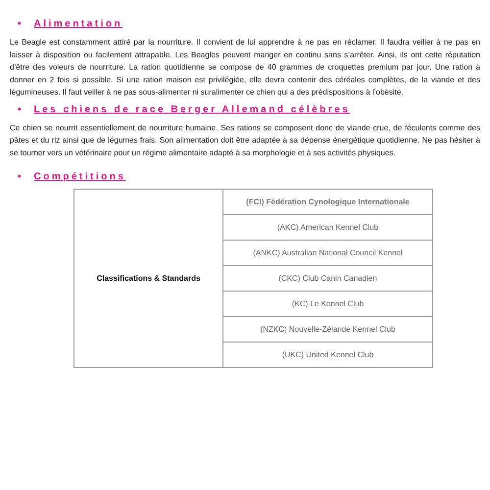• Alimentation
Le Beagle est constamment attiré par la nourriture. Il convient de lui apprendre à ne pas en réclamer. Il faudra veiller à ne pas en laisser à disposition ou facilement attrapable. Les Beagles peuvent manger en continu sans s’arrêter. Ainsi, ils ont cette réputation d’être des voleurs de nourriture. La ration quotidienne se compose de 40 grammes de croquettes premium par jour. Une ration à donner en 2 fois si possible. Si une ration maison est privilégiée, elle devra contenir des céréales complètes, de la viande et des légumineuses. Il faut veiller à ne pas sous-alimenter ni suralimenter ce chien qui a des prédispositions à l’obésité.
• Les chiens de race Berger Allemand célèbres
Ce chien se nourrit essentiellement de nourriture humaine. Ses rations se composent donc de viande crue, de féculents comme des pâtes et du riz ainsi que de légumes frais. Son alimentation doit être adaptée à sa dépense énergétique quotidienne. Ne pas hésiter à se tourner vers un vétérinaire pour un régime alimentaire adapté à sa morphologie et à ses activités physiques.
• Compétitions
| Classifications & Standards | (FCI) Fédération Cynologique Internationale |
| | (AKC) American Kennel Club |
| | (ANKC) Australian National Council Kennel |
| | (CKC) Club Canin Canadien |
| | (KC) Le Kennel Club |
| | (NZKC) Nouvelle-Zélande Kennel Club |
| | (UKC) United Kennel Club |